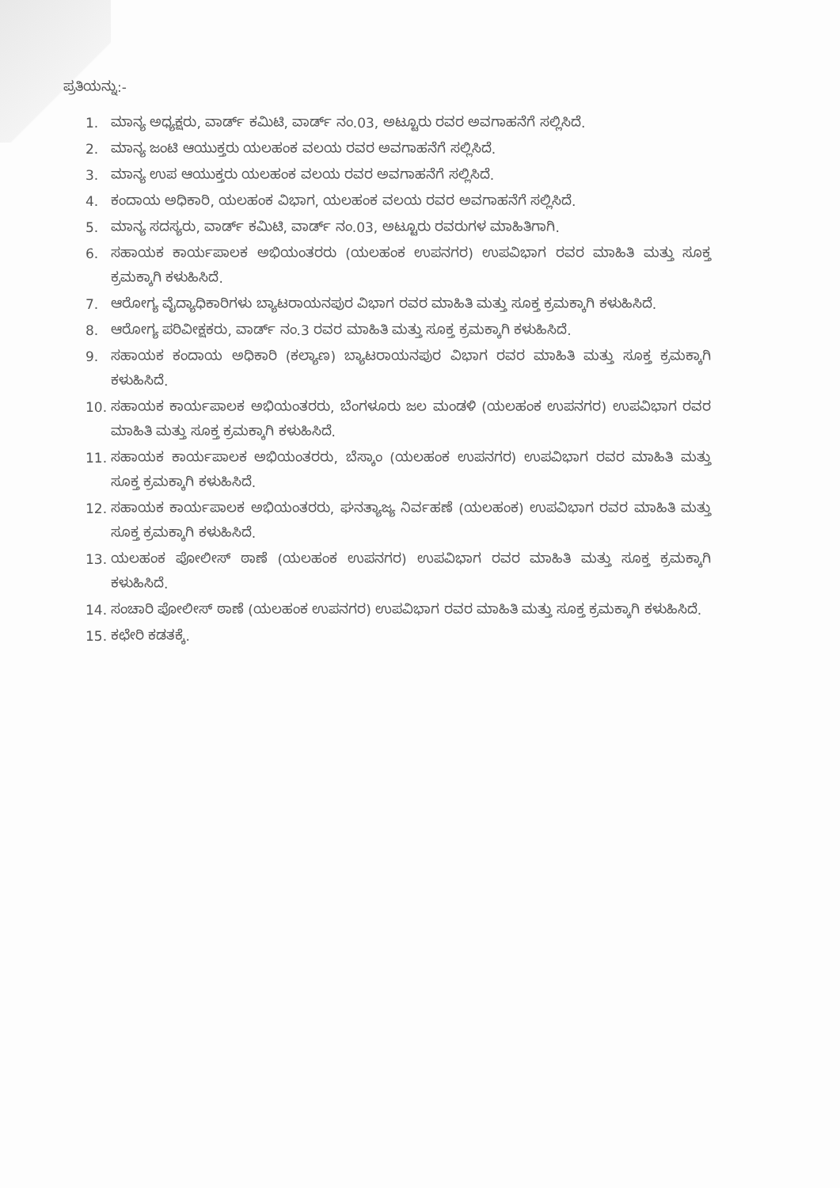ಪ್ರತಿಯನ್ನು:-
1. ಮಾನ್ಯ ಅಧ್ಯಕ್ಷರು, ವಾರ್ಡ್ ಕಮಿಟಿ, ವಾರ್ಡ್ ನಂ.03, ಅಟ್ಟೂರು ರವರ ಅವಗಾಹನೆಗೆ ಸಲ್ಲಿಸಿದೆ.
2. ಮಾನ್ಯ ಜಂಟಿ ಆಯುಕ್ತರು ಯಲಹಂಕ ವಲಯ ರವರ ಅವಗಾಹನೆಗೆ ಸಲ್ಲಿಸಿದೆ.
3. ಮಾನ್ಯ ಉಪ ಆಯುಕ್ತರು ಯಲಹಂಕ ವಲಯ ರವರ ಅವಗಾಹನೆಗೆ ಸಲ್ಲಿಸಿದೆ.
4. ಕಂದಾಯ ಅಧಿಕಾರಿ, ಯಲಹಂಕ ವಿಭಾಗ, ಯಲಹಂಕ ವಲಯ ರವರ ಅವಗಾಹನೆಗೆ ಸಲ್ಲಿಸಿದೆ.
5. ಮಾನ್ಯ ಸದಸ್ಯರು, ವಾರ್ಡ್ ಕಮಿಟಿ, ವಾರ್ಡ್ ನಂ.03, ಅಟ್ಟೂರು ರವರುಗಳ ಮಾಹಿತಿಗಾಗಿ.
6. ಸಹಾಯಕ ಕಾರ್ಯಪಾಲಕ ಅಭಿಯಂತರರು (ಯಲಹಂಕ ಉಪನಗರ) ಉಪವಿಭಾಗ ರವರ ಮಾಹಿತಿ ಮತ್ತು ಸೂಕ್ತ ಕ್ರಮಕ್ಕಾಗಿ ಕಳುಹಿಸಿದೆ.
7. ಆರೋಗ್ಯ ವೈದ್ಯಾಧಿಕಾರಿಗಳು ಬ್ಯಾಟರಾಯನಪುರ ವಿಭಾಗ ರವರ ಮಾಹಿತಿ ಮತ್ತು ಸೂಕ್ತ ಕ್ರಮಕ್ಕಾಗಿ ಕಳುಹಿಸಿದೆ.
8. ಆರೋಗ್ಯ ಪರಿವೀಕ್ಷಕರು, ವಾರ್ಡ್ ನಂ.3 ರವರ ಮಾಹಿತಿ ಮತ್ತು ಸೂಕ್ತ ಕ್ರಮಕ್ಕಾಗಿ ಕಳುಹಿಸಿದೆ.
9. ಸಹಾಯಕ ಕಂದಾಯ ಅಧಿಕಾರಿ (ಕಲ್ಯಾಣ) ಬ್ಯಾಟರಾಯನಪುರ ವಿಭಾಗ ರವರ ಮಾಹಿತಿ ಮತ್ತು ಸೂಕ್ತ ಕ್ರಮಕ್ಕಾಗಿ ಕಳುಹಿಸಿದೆ.
10. ಸಹಾಯಕ ಕಾರ್ಯಪಾಲಕ ಅಭಿಯಂತರರು, ಬೆಂಗಳೂರು ಜಲ ಮಂಡಳಿ (ಯಲಹಂಕ ಉಪನಗರ) ಉಪವಿಭಾಗ ರವರ ಮಾಹಿತಿ ಮತ್ತು ಸೂಕ್ತ ಕ್ರಮಕ್ಕಾಗಿ ಕಳುಹಿಸಿದೆ.
11. ಸಹಾಯಕ ಕಾರ್ಯಪಾಲಕ ಅಭಿಯಂತರರು, ಬೆಸ್ಕಾಂ (ಯಲಹಂಕ ಉಪನಗರ) ಉಪವಿಭಾಗ ರವರ ಮಾಹಿತಿ ಮತ್ತು ಸೂಕ್ತ ಕ್ರಮಕ್ಕಾಗಿ ಕಳುಹಿಸಿದೆ.
12. ಸಹಾಯಕ ಕಾರ್ಯಪಾಲಕ ಅಭಿಯಂತರರು, ಘನತ್ಯಾಜ್ಯ ನಿರ್ವಹಣೆ (ಯಲಹಂಕ) ಉಪವಿಭಾಗ ರವರ ಮಾಹಿತಿ ಮತ್ತು ಸೂಕ್ತ ಕ್ರಮಕ್ಕಾಗಿ ಕಳುಹಿಸಿದೆ.
13. ಯಲಹಂಕ ಪೋಲೀಸ್ ಠಾಣೆ (ಯಲಹಂಕ ಉಪನಗರ) ಉಪವಿಭಾಗ ರವರ ಮಾಹಿತಿ ಮತ್ತು ಸೂಕ್ತ ಕ್ರಮಕ್ಕಾಗಿ ಕಳುಹಿಸಿದೆ.
14. ಸಂಚಾರಿ ಪೋಲೀಸ್ ಠಾಣೆ (ಯಲಹಂಕ ಉಪನಗರ) ಉಪವಿಭಾಗ ರವರ ಮಾಹಿತಿ ಮತ್ತು ಸೂಕ್ತ ಕ್ರಮಕ್ಕಾಗಿ ಕಳುಹಿಸಿದೆ.
15. ಕಛೇರಿ ಕಡತಕ್ಕೆ.